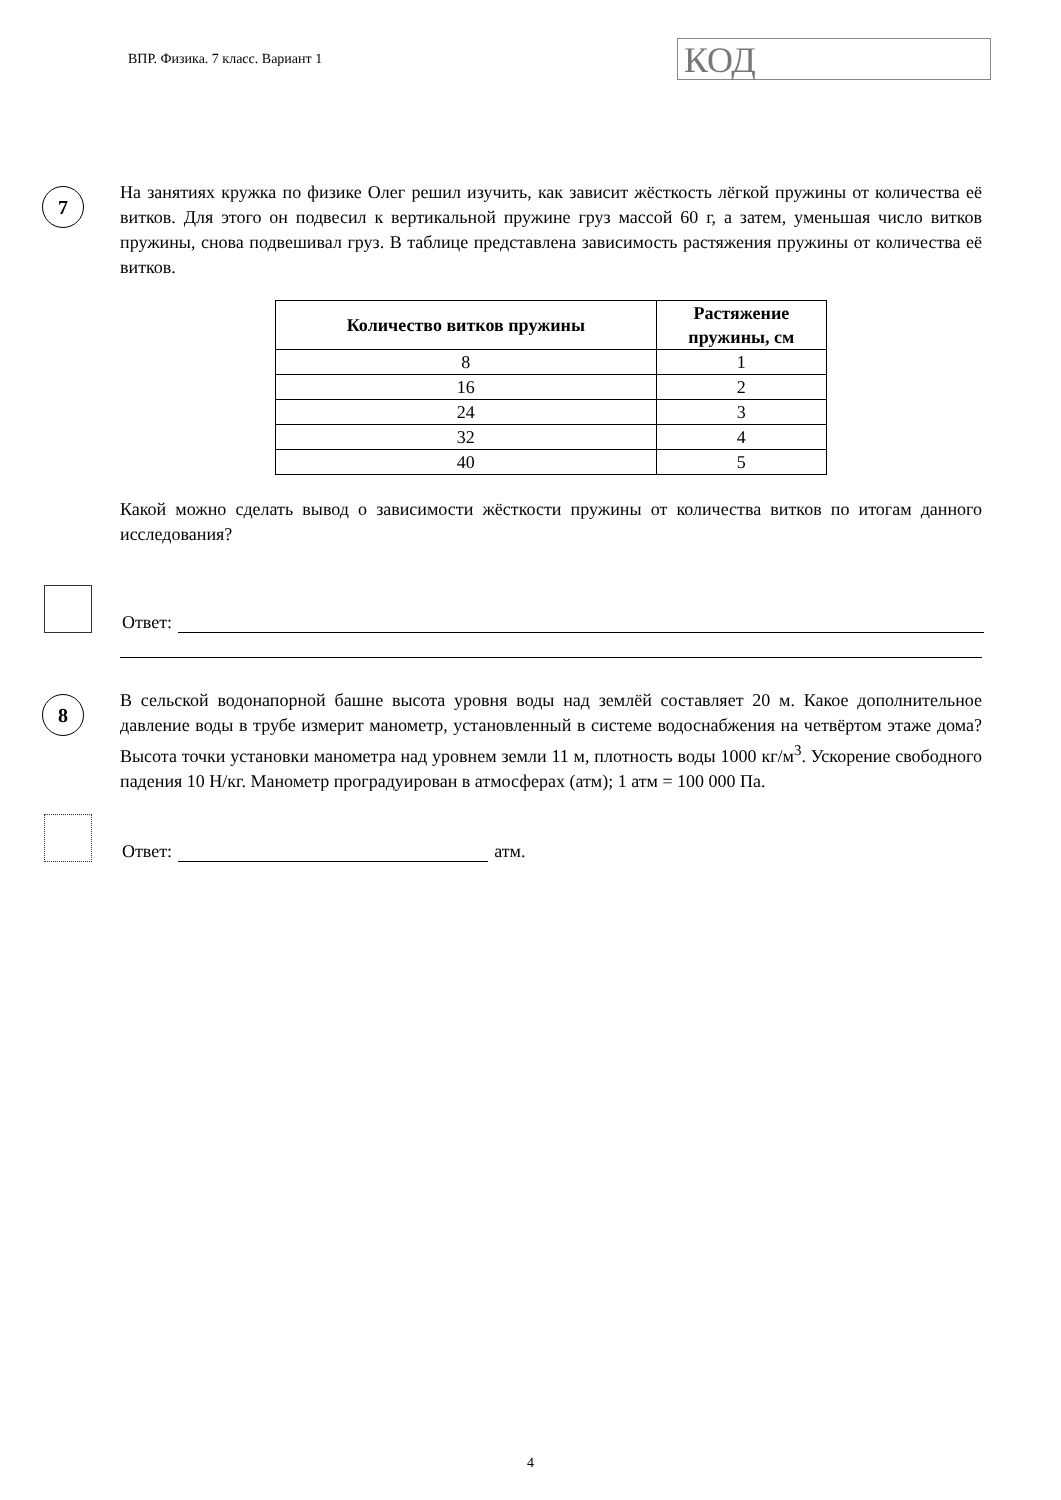ВПР. Физика. 7 класс. Вариант 1
КОД
7
На занятиях кружка по физике Олег решил изучить, как зависит жёсткость лёгкой пружины от количества её витков. Для этого он подвесил к вертикальной пружине груз массой 60 г, а затем, уменьшая число витков пружины, снова подвешивал груз. В таблице представлена зависимость растяжения пружины от количества её витков.
| Количество витков пружины | Растяжение пружины, см |
| --- | --- |
| 8 | 1 |
| 16 | 2 |
| 24 | 3 |
| 32 | 4 |
| 40 | 5 |
Какой можно сделать вывод о зависимости жёсткости пружины от количества витков по итогам данного исследования?
Ответ:
8
В сельской водонапорной башне высота уровня воды над землёй составляет 20 м. Какое дополнительное давление воды в трубе измерит манометр, установленный в системе водоснабжения на четвёртом этаже дома? Высота точки установки манометра над уровнем земли 11 м, плотность воды 1000 кг/м<sup>3</sup>. Ускорение свободного падения 10 Н/кг. Манометр проградуирован в атмосферах (атм); 1 атм = 100 000 Па.
Ответ:
атм.
4